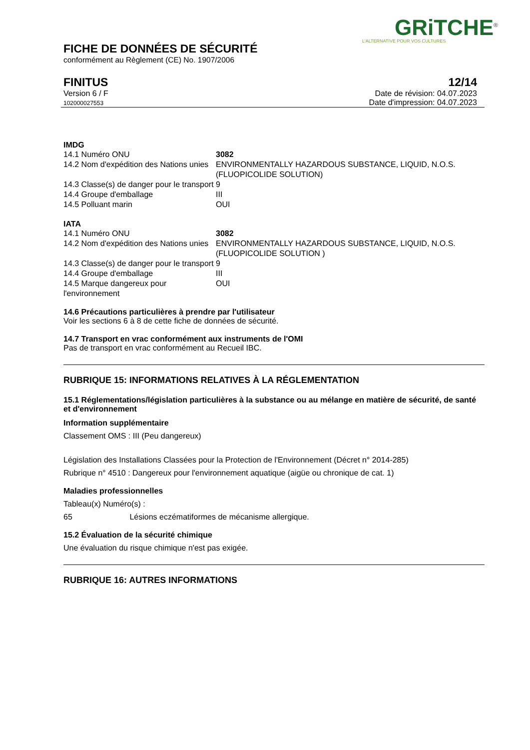GRiTCHE<sup>®</sup>
L'ALTERNATIVE POUR VOS CULTURES
FICHE DE DONNÉES DE SÉCURITÉ
conformément au Règlement (CE) No. 1907/2006
FINITUS
Version 6 / F
102000027553
12/14
Date de révision: 04.07.2023
Date d'impression: 04.07.2023
IMDG
| 14.1 Numéro ONU | 3082 |
| 14.2 Nom d'expédition des Nations unies | ENVIRONMENTALLY HAZARDOUS SUBSTANCE, LIQUID, N.O.S. (FLUOPICOLIDE SOLUTION) |
| 14.3 Classe(s) de danger pour le transport | 9 |
| 14.4 Groupe d'emballage | III |
| 14.5 Polluant marin | OUI |
IATA
| 14.1 Numéro ONU | 3082 |
| 14.2 Nom d'expédition des Nations unies | ENVIRONMENTALLY HAZARDOUS SUBSTANCE, LIQUID, N.O.S. (FLUOPICOLIDE SOLUTION ) |
| 14.3 Classe(s) de danger pour le transport | 9 |
| 14.4 Groupe d'emballage | III |
| 14.5 Marque dangereux pour l'environnement | OUI |
14.6 Précautions particulières à prendre par l'utilisateur
Voir les sections 6 à 8 de cette fiche de données de sécurité.
14.7 Transport en vrac conformément aux instruments de l'OMI
Pas de transport en vrac conformément au Recueil IBC.
RUBRIQUE 15: INFORMATIONS RELATIVES À LA RÉGLEMENTATION
15.1 Réglementations/législation particulières à la substance ou au mélange en matière de sécurité, de santé et d'environnement
Information supplémentaire
Classement OMS : III (Peu dangereux)
Législation des Installations Classées pour la Protection de l'Environnement (Décret n° 2014-285)
Rubrique n° 4510 : Dangereux pour l'environnement aquatique (aigüe ou chronique de cat. 1)
Maladies professionnelles
Tableau(x) Numéro(s) :
65 Lésions eczématiformes de mécanisme allergique.
15.2 Évaluation de la sécurité chimique
Une évaluation du risque chimique n'est pas exigée.
RUBRIQUE 16: AUTRES INFORMATIONS